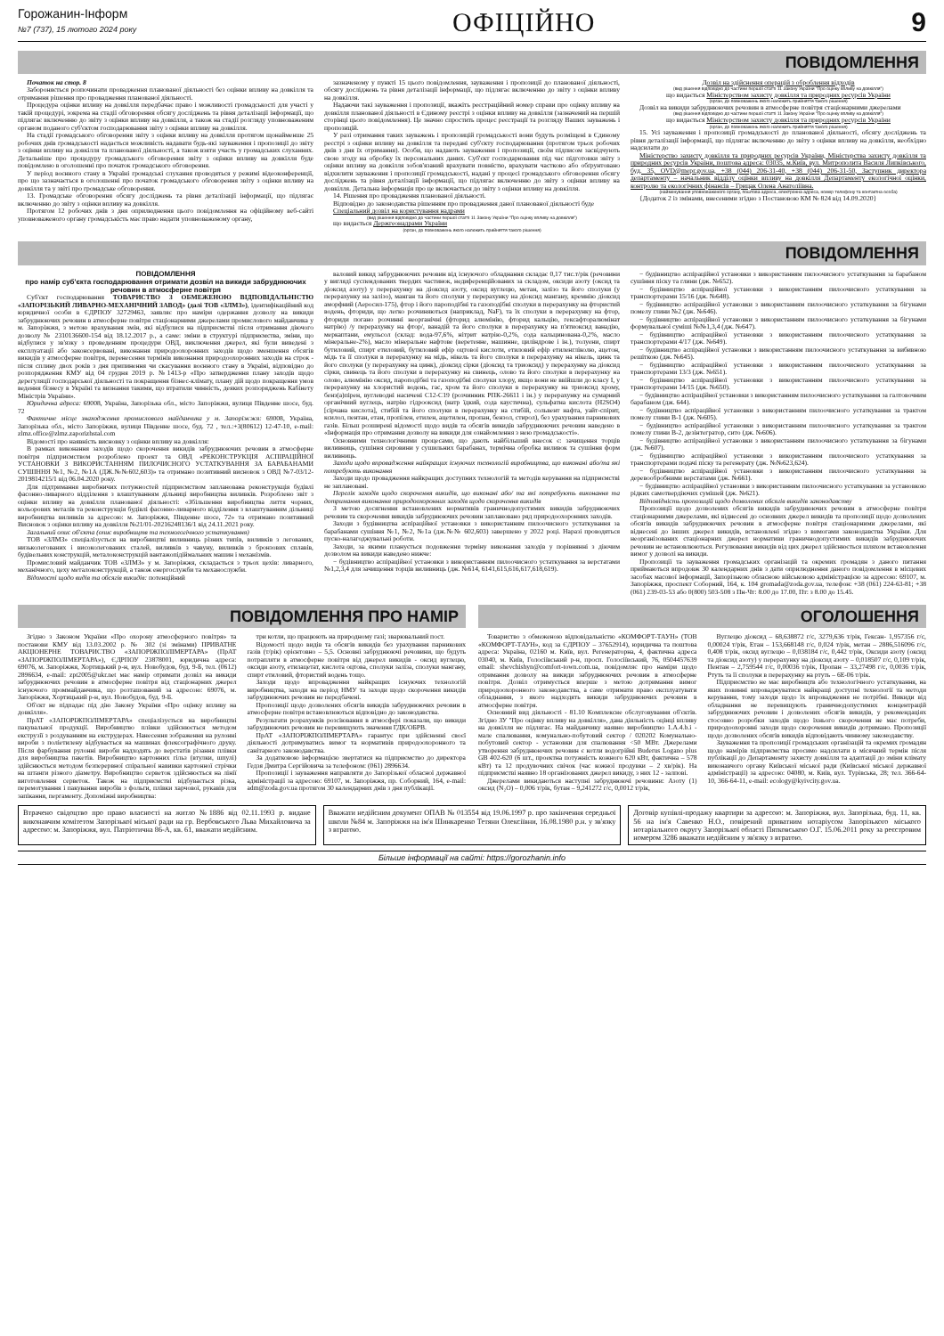Горожанин-Інформ
№7 (737), 15 лютого 2024 року
ОФІЦІЙНО 9
ПОВІДОМЛЕННЯ
Початок на стор. 8
Забороняється розпочинати провадження планованої діяльності без оцінки впливу на довкілля та отримання рішення про провадження планованої діяльності.
Процедура оцінки впливу на довкілля передбачає право і можливості громадськості для участі у такій процедурі, зокрема на стадії обговорення обсягу досліджень та рівня деталізації інформації, що підлягає включенню до звіту з оцінки впливу на довкілля, а також на стадії розгляду уповноваженим органом поданого суб'єктом господарювання звіту з оцінки впливу на довкілля.
На стадії громадського обговорення звіту з оцінки впливу на довкілля протягом щонайменше 25 робочих днів громадськості надається можливість надавати будь-які зауваження і пропозиції до звіту з оцінки впливу на довкілля та планованої діяльності, а також взяти участь у громадських слуханнях. Детальніше про процедуру громадського обговорення звіту з оцінки впливу на довкілля буде повідомлено в оголошенні про початок громадського обговорення.
У період воєнного стану в Україні громадські слухання проводяться у режимі відеоконференції, про що зазначається в оголошенні про початок громадського обговорення звіту з оцінки впливу на довкілля та у звіті про громадське обговорення.
13. Громадське обговорення обсягу досліджень та рівня деталізації інформації, що підлягає включенню до звіту з оцінки впливу на довкілля.
Протягом 12 робочих днів з дня оприлюднення цього повідомлення на офіційному веб-сайті уповноваженого органу громадськість має право надати уповноваженому органу,
зазначеному у пункті 15 цього повідомлення, зауваження і пропозиції до планованої діяльності, обсягу досліджень та рівня деталізації інформації, що підлягає включенню до звіту з оцінки впливу на довкілля.
Надаючи такі зауваження і пропозиції, вкажіть реєстраційний номер справи про оцінку впливу на довкілля планованої діяльності в Єдиному реєстрі з оцінки впливу на довкілля (зазначений на першій сторінці цього повідомлення). Це значно спростить процес реєстрації та розгляду Ваших зауважень і пропозицій.
У разі отримання таких зауважень і пропозицій громадськості вони будуть розміщені в Єдиному реєстрі з оцінки впливу на довкілля та передані суб'єкту господарювання (протягом трьох робочих днів з дня їх отримання). Особи, що надають зауваження і пропозиції, своїм підписом засвідчують свою згоду на обробку їх персональних даних. Суб'єкт господарювання під час підготовки звіту з оцінки впливу на довкілля зобов'язаний врахувати повністю, врахувати частково або обґрунтовано відхилити зауваження і пропозиції громадськості, надані у процесі громадського обговорення обсягу досліджень та рівня деталізації інформації, що підлягає включенню до звіту з оцінки впливу на довкілля. Детальна інформація про це включається до звіту з оцінки впливу на довкілля.
14. Рішення про провадження планованої діяльності.
Відповідно до законодавства рішенням про провадження даної планованої діяльності буде
Спеціальний дозвіл на користування надрами
(вид рішення відповідно до частини першої статті 11 Закону України "Про оцінку впливу на довкілля")
що видається Держгеонадрами України
(орган, до повноважень якого належить прийняття такого рішення)
Дозвіл на здійснення операцій з оброблення відходів
(вид рішення відповідно до частини першої статті 11 Закону України "Про оцінку впливу на довкілля")
що видається Міністерством захисту довкілля та природних ресурсів України
(орган, до повноважень якого належить прийняття такого рішення)
Дозвіл на викиди забруднюючих речовин в атмосферне повітря стаціонарними джерелами
(вид рішення відповідно до частини першої статті 11 Закону України "Про оцінку впливу на довкілля")
що видається Міністерством захисту довкілля та природних ресурсів України
(орган, до повноважень якого належить прийняття такого рішення)
15. Усі зауваження і пропозиції громадськості до планованої діяльності, обсягу досліджень та рівня деталізації інформації, що підлягає включенню до звіту з оцінки впливу на довкілля, необхідно надсилати до
Міністерство захисту довкілля та природних ресурсів України, Міністерства захисту довкілля та природних ресурсів України, поштова адреса: 03035, м.Київ, вул. Митрополита Василя Липківського, буд. 35, OVD@mepr.gov.ua, +38 (044) 206-31-40, +38 (044) 206-31-50, Заступник директора департаменту – начальник відділу оцінки впливу на довкілля Департаменту екологічної оцінки, контролю та екологічних фінансів – Грицак Олена Анатоліївна.
(найменування уповноваженого органу, поштова адреса, електронна адреса, номер телефону та контактна особа)
{Додаток 2 із змінами, внесеними згідно з Постановою КМ № 824 від 14.09.2020}
ПОВІДОМЛЕННЯ
ПОВІДОМЛЕННЯ
про намір суб'єкта господарювання отримати дозвіл на викиди забруднюючих речовин в атмосферне повітря
Суб'єкт господарювання ТОВАРИСТВО З ОБМЕЖЕНОЮ ВІДПОВІДАЛЬНІСТЮ «ЗАПОРІЗЬКИЙ ЛИВАРНО-МЕХАНІЧНИЙ ЗАВОД» (далі ТОВ «ЗЛМЗ»), ідентифікаційний код юридичної особи в ЄДРПОУ 32729463, заявляє про наміри одержання дозволу на викиди забруднюючих речовин в атмосферне повітря стаціонарними джерелами промислового майданчика у м. Запоріжжя, з метою врахування змін, які відбулися на підприємстві після отримання діючого дозволу № 2310136600-154 від 18.12.2017 р., а саме: зміни в структурі підприємства, зміни, що відбулися у зв'язку з проведенням процедури ОВД, виключення джерел, які були виведені з експлуатації або законсервовані, виконання природоохоронних заходів щодо зменшення обсягів викидів у атмосферне повітря, перенесення термінів виконання природоохоронних заходів на строк - після сплину двох років з дня припинення чи скасування воєнного стану в Україні, відповідно до розпорядження КМУ від 04 грудня 2019 р. №1413-р «Про затвердження плану заходів щодо дерегуляції господарської діяльності та покращення бізнес-клімату, плану дій щодо покращення умов ведення бізнесу в Україні та визнання такими, що втратили чинність, деяких розпоряджень Кабінету Міністрів України».
Юридична адреса: 69008, Україна, Запорізька обл., місто Запоріжжя, вулиця Південне шосе, буд. 72
Фактичне місце знаходження промислового майданчика у м. Запоріжжя: 69008, Україна, Запорізька обл., місто Запоріжжя, вулиця Південне шосе, буд. 72 , тел.:+3(80612) 12-47-10, e-mail: zlmz.office@zlmz.zaporizhstal.com
Відомості про наявність висновку з оцінки впливу на довкілля:
В рамках виконання заходів щодо скорочення викидів забруднюючих речовин в атмосферне повітря підприємством розроблено проект та ОВД «РЕКОНСТРУКЦІЯ АСПІРАЦІЙНОЇ УСТАНОВКИ З ВИКОРИСТАННЯМ ПИЛОЧИСНОГО УСТАТКУВАННЯ ЗА БАРАБАНАМИ СУШІННЯ №1, №2, №1А (ДЖ.№№602,603)» та отримано позитивний висновок з ОВД №7-03/12-2019814215/1 від 06.04.2020 року.
Для підтримання виробничих потужностей підприємством запланована реконструкція будівлі фасонно-ливарного відділення з влаштуванням дільниці виробництва виливків. Розроблено звіт з оцінки впливу на довкілля планованої діяльності: «Збільшення виробництва лиття чорних, кольорових металів та реконструкція будівлі фасонно-ливарного відділення з влаштуванням дільниці виробництва виливків за адресою: м. Запоріжжя, Південне шосе, 72» та отримано позитивний Висновок з оцінки впливу на довкілля №21/01-20216248136/1 від 24.11.2021 року.
Загальний опис об'єкта (опис виробництв та технологічного устаткування)
ТОВ «ЗЛМЗ» спеціалізується на виробництві виливниць різних типів, виливків з легованих, низьколегованих і високолегованих сталей, виливків з чавуну, виливків з бронзових сплавів, будівельних конструкцій, металоконструкцій вантажопідіймальних машин і механізмів.
Промисловий майданчик ТОВ «ЗЛМЗ» у м. Запоріжжя, складається з трьох цехів: ливарного, механічного, цеху металоконструкцій, а також енергослужби та механослужби.
Відомості щодо видів та обсягів викидів: потенційний
валовий викид забруднюючих речовин від існуючого обладнання складає 0,17 тис.т/рік (речовини у вигляді суспендованих твердих частинок, недиференційованих за складом, оксиди азоту (оксид та діоксид азоту) у перерахунку на діоксид азоту, оксид вуглецю, метан, залізо та його сполуки (у перерахунку на залізо), манган та його сполуки у перерахунку на діоксид мангану, кремнію діоксид аморфний (Аеросил-175), фтор і його пароподібні та газоподібні сполуки в перерахунку на фтористий водень, фториди, що легко розчиняються (наприклад, NaF), та їх сполуки в перерахунку на фтор, фториди погано розчинні неорганічні (фторид алюмінію, фторид кальцію, гексафторалюмінат натрію) /у перерахунку на фтор/, ванадій та його сполуки в перерахунку на п'ятиоксид ванадію, меркаптани, емульсол (склад: вода-97,6%, нітрит натрію-0,2%, сода кальцинована-0,2%, масло мінеральне-2%), масло мінеральне нафтове (веретенне, машинне, циліндрове і ін.), толуени, спирт бутиловий, спирт етиловий, бутиловий ефір оцтової кислоти, етиловий ефір етиленгліколю, ацетон, мідь та її сполуки в перерахунку на мідь, нікель та його сполуки в перерахунку на нікель, цинк та його сполуки (у перерахунку на цинк), діоксид сірки (діоксид та триоксид) у перерахунку на діоксид сірки, свинець та його сполуки в перерахунку на свинець, олово та його сполуки в перерахунку на олово, алюмінію оксид, пароподібні та газоподібні сполуки хлору, якщо вони не ввійшли до класу I, у перерахунку на хлористий водень, гас, хром та його сполуки в перерахунку на триоксид хрому, бенз(а)пірен, вуглеводні насичені C12-C19 (розчинник РПК-26611 і ін.) у перерахунку на сумарний органічний вуглець, натрію гідрооксид (натр їдкий, сода каустична), сульфатна кислота (H2SO4) [сірчана кислота], стибій та його сполуки в перерахунку на стибій, сольвент нафта, уайт-спірит, ксилол, пентан, етан, пропілен, етилен, ацетилен, пропан, бензол, стирол), без урахування парникових газів. Більш розширені відомості щодо видів та обсягів викидів забруднюючих речовин наведено в «Інформація про отримання дозволу на викиди для ознайомлення з нею громадськості».
Основними технологічними процесами, що дають найбільший внесок є: зачищення торців виливниць, сушіння сировини у сушильних барабанах, термічна обробка виливок та сушіння форм виливниць.
Заходи щодо впровадження найкращих існуючих технологій виробництва, що виконані або/та які потребують виконання
Заходи щодо провадження найкращих доступних технологій та методів керування на підприємстві не заплановані.
Перелік заходів щодо скорочення викидів, що виконані або/ та які потребують виконання та дотримання виконання природоохоронних заходів щодо скорочення викидів
З метою досягнення встановлених нормативів граничнодопустимих викидів забруднюючих речовин та скорочення викидів забруднюючих речовин заплановано ряд природоохоронних заходів.
Заходи з будівництва аспіраційної установки з використанням пилоочисного устаткування за барабанами сушіння №1, №2, №1а (дж.№№ 602,603) завершено у 2022 році. Наразі проводяться пуско-налагоджувальні роботи.
Заходи, за якими планується подовження терміну виконання заходів у порівнянні з діючим дозволом на викиди наведено нижче:
− будівництво аспіраційної установки з використанням пилоочисного устаткування за верстатами №1,2,3,4 для зачищення торців виливниць (дж. №614, 6141,615,616,617,618,619).
− будівництво аспіраційної установки з використанням пилоочисного устаткування за барабаном сушіння піску та глини (дж. №652).
− будівництво аспіраційної установки з використанням пилоочисного устаткування за транспортерами 15/16 (дж. №648).
− будівництво аспіраційної установки з використанням пилоочисного устаткування за бігунами помелу глини №2 (дж. №646).
− будівництво аспіраційної установки з використанням пилоочисного устаткування за бігунами формувальної суміші №№1,3,4 (дж. №647).
− будівництво аспіраційної установки з використанням пилоочисного устаткування за транспортерами 4/17 (дж. №649).
− будівництво аспіраційної установки з використанням пилоочисного устаткування за вибивною решіткою (дж. №645).
− будівництво аспіраційної установки з використанням пилоочисного устаткування за транспортерами 13/3 (дж. №651).
− будівництво аспіраційної установки з використанням пилоочисного устаткування за транспортерами 14/15 (дж. №650).
− будівництво аспіраційної установки з використанням пилоочисного устаткування за галтовочним барабаном (дж. 644).
− будівництво аспіраційної установки з використанням пилоочисного устаткування за трактом помелу глини В-1 (дж. №605).
− будівництво аспіраційної установки з використанням пилоочисного устаткування за трактом помелу глини В-2, дезінтегратор, сито (дж. №606).
− будівництво аспіраційної установки з використанням пилоочисного устаткування за бігунами (дж. №607).
− будівництво аспіраційної установки з використанням пилоочисного устаткування за транспортерами подачі піску та регенерату (дж. №№623,624).
− будівництво аспіраційної установки з використанням пилоочисного устаткування за деревообробними верстатами (дж. №661).
− будівництво аспіраційної установки з використанням пилоочисного устаткування за установкою рідких самотвердіючих сумішей (дж. №621).
Відповідність пропозицій щодо дозволених обсягів викидів законодавству
Пропозиції щодо дозволених обсягів викидів забруднюючих речовин в атмосферне повітря стаціонарними джерелами, які віднесені до основних джерел викидів та пропозиції щодо дозволених обсягів викидів забруднюючих речовин в атмосферне повітря стаціонарними джерелами, які віднесені до інших джерел викидів, встановлені згідно з вимогами законодавства України. Для неорганізованих стаціонарних джерел нормативи граничнодопустимих викидів забруднюючих речовин не встановлюються. Регулювання викидів від цих джерел здійснюється шляхом встановлення вимог у дозволі на викиди.
Пропозиції та зауваження громадських організацій та окремих громадян з даного питання приймаються впродовж 30 календарних днів з дати оприлюднення даного повідомлення в місцевих засобах масової інформації, Запорізькою обласною військовою адміністрацією за адресою: 69107, м. Запоріжжя, проспект Соборний, 164, к. 104 gromada@zoda.gov.ua, телефон: +38 (061) 224-63-81; +38 (061) 239-03-53 або 0(800) 503-508 з Пн-Чт: 8.00 до 17.00, Пт: з 8.00 до 15.45.
ПОВІДОМЛЕННЯ ПРО НАМІР
Згідно з Законом України «Про охорону атмосферного повітря» та постанови КМУ від 13.03.2002 р. № 302 (зі змінами) ПРИВАТНЕ АКЦІОНЕРНЕ ТОВАРИСТВО «ЗАПОРІЖПОЛІМЕРТАРА» (ПрАТ «ЗАПОРІЖПОЛІМЕРТАРА»), ЄДРПОУ 23878001, юридична адреса: 69076, м. Запоріжжя, Хортицький р-н, вул. Новобудов, буд. 9-Б, тел. (0612) 2896634, e-mail: zpt2005@ukr.net має намір отримати дозвіл на викиди забруднюючих речовин в атмосферне повітря від стаціонарних джерел існуючого проммайданчика, що розташований за адресою: 69076, м. Запоріжжя, Хортицький р-н, вул. Новобудов, буд. 9-Б.
Об'єкт не підпадає під дію Закону України «Про оцінку впливу на довкілля».
ПрАТ «ЗАПОРІЖПОЛІМЕРТАРА» спеціалізується на виробництві пакувальної продукції. Виробництво плівки здійснюється методом екструзії з роздуванням на екструдерах. Нанесення зображення на рулонні вироби з поліетилену відбувається на машинах флексографічного друку. Після фарбування рулонні вироби надходять до верстатів різання плівки для виробництва пакетів. Виробництво картонних гільз (втулки, шпулі) здійснюється методом безперервної спіральної навивки картонної стрічки на штанги різного діаметру. Виробництво серветок здійснюється на лінії виготовлення серветок. Також на підприємстві відбувається різка, перемотування і пакування виробів з фольги, плівки харчової, рукавів для запікання, пергаменту. Допоміжні виробництва:
три котли, що працюють на природному газі; зварювальний пост.
Відомості щодо видів та обсягів викидів без урахування парникових газів (т/рік) орієнтовно – 5,5. Основні забруднюючі речовини, що будуть потрапляти в атмосферне повітря від джерел викидів - оксид вуглецю, оксиди азоту, етилацетат, кислота оцтова, сполуки заліза, сполуки мангану, спирт етиловий, фтористий водень тощо.
Заходи щодо впровадження найкращих існуючих технологій виробництва, заходи на період НМУ та заходи щодо скорочення викидів забруднюючих речовин не передбачені.
Пропозиції щодо дозволених обсягів викидів забруднюючих речовин в атмосферне повітря встановлюються відповідно до законодавства.
Результати розрахунків розсіювання в атмосфері показали, що викиди забруднюючих речовин не перевищують значення ГДК/ОБРВ.
ПрАТ «ЗАПОРІЖПОЛІМЕРТАРА» гарантує при здійсненні своєї діяльності дотримуватись вимог та нормативів природоохоронного та санітарного законодавства.
За додатковою інформацією звертатися на підприємство до директора Гедзя Дмитра Сергійовича за телефоном: (061) 2896634.
Пропозиції і зауваження направляти до Запорізької обласної державної адміністрації за адресою: 69107, м. Запоріжжя, пр. Соборний, 164, e-mail: adm@zoda.gov.ua протягом 30 календарних днів з дня публікації.
ОГОЛОШЕННЯ
Товариство з обмеженою відповідальністю «КОМФОРТ-ТАУН» (ТОВ «КОМФОРТ-ТАУН», код за ЄДРПОУ – 37652914), юридична та поштова адреса: Україна, 02160 м. Київ, вул. Регенераторна, 4, фактична адреса 03040, м. Київ, Голосіївський р-н, просп. Голосіївський, 76, 0504457639 email: shevchishyn@comfort-town.com.ua, повідомляє про наміри щодо отримання дозволу на викиди забруднюючих речовин в атмосферне повітря. Дозвіл отримується вперше з метою дотримання вимог природоохоронного законодавства, а саме отримати право експлуатувати обладнання, з якого надходять викиди забруднюючих речовин в атмосферне повітря.
Основний вид діяльності - 81.10 Комплексне обслуговування об'єктів. Згідно ЗУ "Про оцінку впливу на довкілля», дана діяльність оцінці впливу на довкілля не підлягає. На майданчику наявно виробництво 1.А.4.b.i - мале спалювання, комунально-побутовий сектор / 020202 Комунально-побутовий сектор - установки для спалювання <50 МВт. Джерелами утворення забруднюючих речовин є котли водогрійні Buderus Logano plus GB 402-620 (6 шт., проектна потужність кожного 620 кВт, фактична – 578 кВт) та 12 продувочних свічок (час кожної продувки – 2 хв/рік). На підприємстві наявно 18 організованих джерел викиду, з них 12 - залпові.
Джерелами викидаються наступні забруднюючі речовини: Азоту (1) оксид (N₂O) – 0,006 т/рік, бутан – 9,241272 г/с, 0,0012 т/рік,
Вуглецю діоксид – 68,638872 г/с, 3279,636 т/рік, Гексан- 1,957356 г/с, 0,00024 т/рік, Етан – 153,668148 г/с, 0,024 т/рік, метан – 2886,516096 г/с, 0,408 т/рік, оксид вуглецю – 0,038184 г/с, 0,442 т/рік, Оксиди азоту (оксид та діоксид азоту) у перерахунку на діоксид азоту – 0,018507 г/с, 0,109 т/рік, Пентан – 2,759544 г/с, 0,00036 т/рік, Пропан – 33,27498 г/с, 0,0036 т/рік, Ртуть та її сполуки в перерахунку на ртуть – 6Е-06 т/рік.
Підприємство не має виробництв або технологічного устаткування, на яких повинні впроваджуватися найкращі доступні технології та методи керування, тому заходи щодо їх впровадження не потрібні. Викиди від обладнання не перевищують граничнодопустимих концентрацій забруднюючих речовин і дозволених обсягів викидів, у рекомендаціях стосовно розробки заходів щодо їхнього скорочення не має потреби, природоохоронні заходи щодо скорочення викидів дотримано. Пропозиції щодо дозволених обсягів викидів відповідають чинному законодавству.
Зауваження та пропозиції громадських організацій та окремих громадян щодо намірів підприємства просимо надсилати в місячний термін після публікації до Департаменту захисту довкілля та адаптації до зміни клімату виконавчого органу Київської міської ради (Київської міської державної адміністрації) за адресою: 04080, м. Київ, вул. Турівська, 28; тел. 366-64-10, 366-64-11, e-mail: ecology@kyivcity.gov.ua.
Втрачено свідоцтво про право власності на житло №1886 від 02.11.1993 р. видане виконавчим комітетом Запорізької міської ради на гр. Вербовського Льва Михайловича за адресою: м. Запоріжжя, вул. Патріотична 86-А, кв. 61, вважати недійсним.
Вважати недійсним документ ОПАВ № 013554 від 19.06.1997 р. про закінчення середньої школи №84 м. Запоріжжя на ім'я Шинкаренко Тетяни Олексіївни, 16.08.1980 р.н. у зв'язку з втратою.
Договір купівлі-продажу квартири за адресою: м. Запоріжжя, вул. Запорізька, буд. 11, кв. 56 на ім'я Савенко Н.О., повірений приватним нотаріусом Запорізького міського нотаріального округу Запорізької області Пятковською О.Г. 15.06.2011 року за реєстровим номером 3286 вважати недійсним у зв'язку з втратою.
Більше інформації на сайті: https://gorozhanin.info